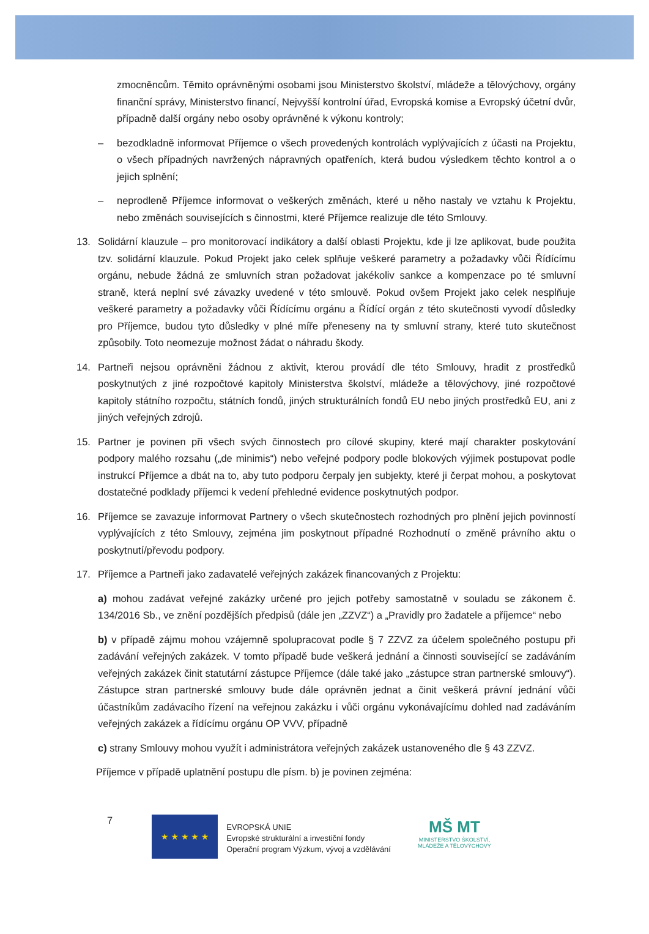zmocněncům. Těmito oprávněnými osobami jsou Ministerstvo školství, mládeže a tělovýchovy, orgány finanční správy, Ministerstvo financí, Nejvyšší kontrolní úřad, Evropská komise a Evropský účetní dvůr, případně další orgány nebo osoby oprávněné k výkonu kontroly;
– bezodkladně informovat Příjemce o všech provedených kontrolách vyplývajících z účasti na Projektu, o všech případných navržených nápravných opatřeních, která budou výsledkem těchto kontrol a o jejich splnění;
– neprodleně Příjemce informovat o veškerých změnách, které u něho nastaly ve vztahu k Projektu, nebo změnách souvisejících s činnostmi, které Příjemce realizuje dle této Smlouvy.
13. Solidární klauzule – pro monitorovací indikátory a další oblasti Projektu, kde ji lze aplikovat, bude použita tzv. solidární klauzule. Pokud Projekt jako celek splňuje veškeré parametry a požadavky vůči Řídícímu orgánu, nebude žádná ze smluvních stran požadovat jakékoliv sankce a kompenzace po té smluvní straně, která neplní své závazky uvedené v této smlouvě. Pokud ovšem Projekt jako celek nesplňuje veškeré parametry a požadavky vůči Řídícímu orgánu a Řídící orgán z této skutečnosti vyvodí důsledky pro Příjemce, budou tyto důsledky v plné míře přeneseny na ty smluvní strany, které tuto skutečnost způsobily. Toto neomezuje možnost žádat o náhradu škody.
14. Partneři nejsou oprávněni žádnou z aktivit, kterou provádí dle této Smlouvy, hradit z prostředků poskytnutých z jiné rozpočtové kapitoly Ministerstva školství, mládeže a tělovýchovy, jiné rozpočtové kapitoly státního rozpočtu, státních fondů, jiných strukturálních fondů EU nebo jiných prostředků EU, ani z jiných veřejných zdrojů.
15. Partner je povinen při všech svých činnostech pro cílové skupiny, které mají charakter poskytování podpory malého rozsahu („de minimis“) nebo veřejné podpory podle blokových výjimek postupovat podle instrukcí Příjemce a dbát na to, aby tuto podporu čerpaly jen subjekty, které ji čerpat mohou, a poskytovat dostatečné podklady příjemci k vedení přehledné evidence poskytnutých podpor.
16. Příjemce se zavazuje informovat Partnery o všech skutečnostech rozhodných pro plnění jejich povinností vyplývajících z této Smlouvy, zejména jim poskytnout případné Rozhodnutí o změně právního aktu o poskytnutí/převodu podpory.
17. Příjemce a Partneři jako zadavatelé veřejných zakázek financovaných z Projektu:
a) mohou zadávat veřejné zakázky určené pro jejich potřeby samostatně v souladu se zákonem č. 134/2016 Sb., ve znění pozdějších předpisů (dále jen „ZZVZ“) a „Pravidly pro žadatele a příjemce“ nebo
b) v případě zájmu mohou vzájemně spolupracovat podle § 7 ZZVZ za účelem společného postupu při zadávání veřejných zakázek. V tomto případě bude veškerá jednání a činnosti související se zadáváním veřejných zakázek činit statutární zástupce Příjemce (dále také jako „zástupce stran partnerské smlouvy“). Zástupce stran partnerské smlouvy bude dále oprávněn jednat a činit veškerá právní jednání vůči účastníkům zadávacího řízení na veřejnou zakázku i vůči orgánu vykonávajícímu dohled nad zadáváním veřejných zakázek a řídícímu orgánu OP VVV, případně
c) strany Smlouvy mohou využít i administrátora veřejných zakázek ustanoveného dle § 43 ZZVZ.
Příjemce v případě uplatnění postupu dle písm. b) je povinen zejména:
7
★ ★ ★ ★ ★
EVROPSKÁ UNIE
Evropské strukturální a investiční fondy
Operační program Výzkum, vývoj a vzdělávání
MŠ MT
MINISTERSTVO ŠKOLSTVÍ,
MLÁDEŽE A TĚLOVÝCHOVY